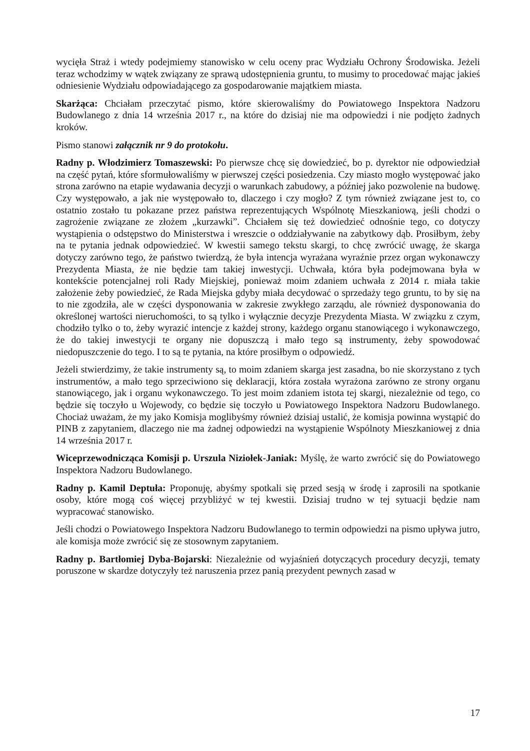wycięła Straż i wtedy podejmiemy stanowisko w celu oceny prac Wydziału Ochrony Środowiska. Jeżeli teraz wchodzimy w wątek związany ze sprawą udostępnienia gruntu, to musimy to procedować mając jakieś odniesienie Wydziału odpowiadającego za gospodarowanie majątkiem miasta.
Skarżąca: Chciałam przeczytać pismo, które skierowaliśmy do Powiatowego Inspektora Nadzoru Budowlanego z dnia 14 września 2017 r., na które do dzisiaj nie ma odpowiedzi i nie podjęto żadnych kroków.
Pismo stanowi załącznik nr 9 do protokołu.
Radny p. Włodzimierz Tomaszewski: Po pierwsze chcę się dowiedzieć, bo p. dyrektor nie odpowiedział na część pytań, które sformułowaliśmy w pierwszej części posiedzenia. Czy miasto mogło występować jako strona zarówno na etapie wydawania decyzji o warunkach zabudowy, a później jako pozwolenie na budowę. Czy występowało, a jak nie występowało to, dlaczego i czy mogło? Z tym również związane jest to, co ostatnio zostało tu pokazane przez państwa reprezentujących Wspólnotę Mieszkaniową, jeśli chodzi o zagrożenie związane ze złożem „kurzawki”. Chciałem się też dowiedzieć odnośnie tego, co dotyczy wystąpienia o odstępstwo do Ministerstwa i wreszcie o oddziaływanie na zabytkowy dąb. Prosiłbym, żeby na te pytania jednak odpowiedzieć. W kwestii samego tekstu skargi, to chcę zwrócić uwagę, że skarga dotyczy zarówno tego, że państwo twierdzą, że była intencja wyrażana wyraźnie przez organ wykonawczy Prezydenta Miasta, że nie będzie tam takiej inwestycji. Uchwała, która była podejmowana była w kontekście potencjalnej roli Rady Miejskiej, ponieważ moim zdaniem uchwała z 2014 r. miała takie założenie żeby powiedzieć, że Rada Miejska gdyby miała decydować o sprzedaży tego gruntu, to by się na to nie zgodziła, ale w części dysponowania w zakresie zwykłego zarządu, ale również dysponowania do określonej wartości nieruchomości, to są tylko i wyłącznie decyzje Prezydenta Miasta. W związku z czym, chodziło tylko o to, żeby wyrazić intencje z każdej strony, każdego organu stanowiącego i wykonawczego, że do takiej inwestycji te organy nie dopuszczą i mało tego są instrumenty, żeby spowodować niedopuszczenie do tego. I to są te pytania, na które prosiłbym o odpowiedź.
Jeżeli stwierdzimy, że takie instrumenty są, to moim zdaniem skarga jest zasadna, bo nie skorzystano z tych instrumentów, a mało tego sprzeciwiono się deklaracji, która została wyrażona zarówno ze strony organu stanowiącego, jak i organu wykonawczego. To jest moim zdaniem istota tej skargi, niezależnie od tego, co będzie się toczyło u Wojewody, co będzie się toczyło u Powiatowego Inspektora Nadzoru Budowlanego. Chociaż uważam, że my jako Komisja moglibyśmy również dzisiaj ustalić, że komisja powinna wystąpić do PINB z zapytaniem, dlaczego nie ma żadnej odpowiedzi na wystąpienie Wspólnoty Mieszkaniowej z dnia 14 września 2017 r.
Wiceprzewodnicząca Komisji p. Urszula Niziołek-Janiak: Myślę, że warto zwrócić się do Powiatowego Inspektora Nadzoru Budowlanego.
Radny p. Kamil Deptuła: Proponuję, abyśmy spotkali się przed sesją w środę i zaprosili na spotkanie osoby, które mogą coś więcej przybliżyć w tej kwestii. Dzisiaj trudno w tej sytuacji będzie nam wypracować stanowisko.
Jeśli chodzi o Powiatowego Inspektora Nadzoru Budowlanego to termin odpowiedzi na pismo upływa jutro, ale komisja może zwrócić się ze stosownym zapytaniem.
Radny p. Bartłomiej Dyba-Bojarski: Niezależnie od wyjaśnień dotyczących procedury decyzji, tematy poruszone w skardze dotyczyły też naruszenia przez panią prezydent pewnych zasad w
17